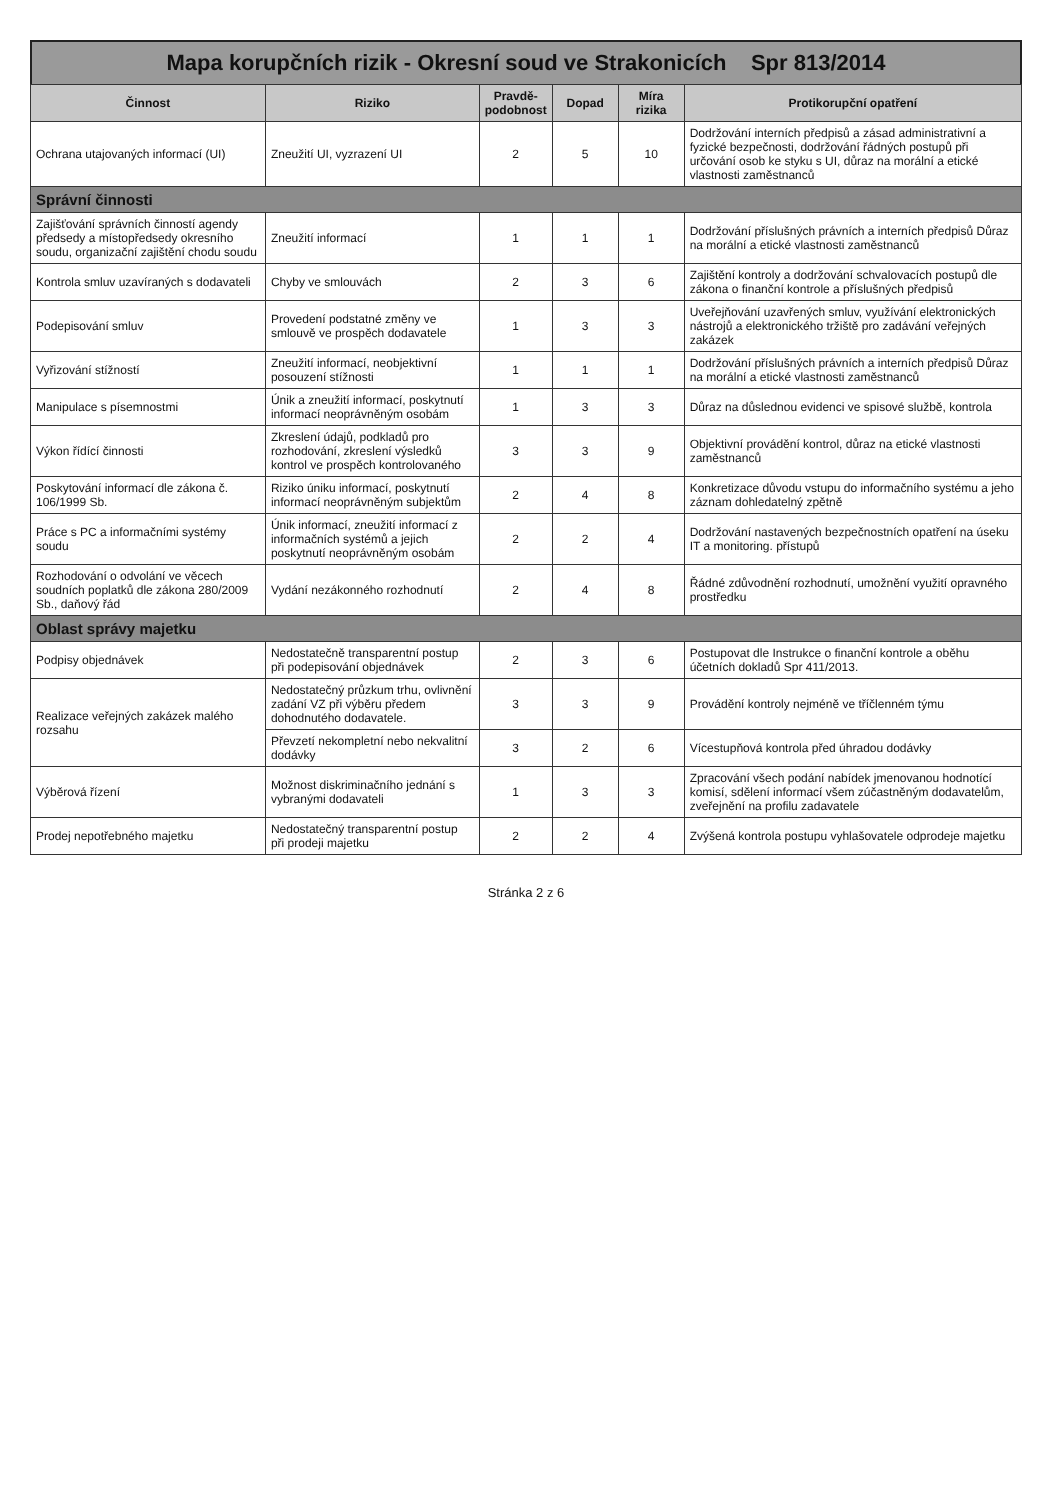Mapa korupčních rizik - Okresní soud ve Strakonicích Spr 813/2014
| Činnost | Riziko | Pravdě-podobnost | Dopad | Míra rizika | Protikorupční opatření |
| --- | --- | --- | --- | --- | --- |
| Ochrana utajovaných informací (UI) | Zneužití UI, vyzrazení UI | 2 | 5 | 10 | Dodržování interních předpisů a zásad administrativní a fyzické bezpečnosti, dodržování řádných postupů při určování osob ke styku s UI, důraz na morální a etické vlastnosti zaměstnanců |
| Správní činnosti | | | | | |
| Zajišťování správních činností agendy předsedy a místopředsedy okresního soudu, organizační zajištění chodu soudu | Zneužití informací | 1 | 1 | 1 | Dodržování příslušných právních a interních předpisů Důraz na morální a etické vlastnosti zaměstnanců |
| Kontrola smluv uzavíraných s dodavateli | Chyby ve smlouvách | 2 | 3 | 6 | Zajištění kontroly a dodržování schvalovacích postupů dle zákona o finanční kontrole a příslušných předpisů |
| Podepisování smluv | Provedení podstatné změny ve smlouvě ve prospěch dodavatele | 1 | 3 | 3 | Uveřejňování uzavřených smluv, využívání elektronických nástrojů a elektronického tržiště pro zadávání veřejných zakázek |
| Vyřizování stížností | Zneužití informací, neobjektivní posouzení stížnosti | 1 | 1 | 1 | Dodržování příslušných právních a interních předpisů Důraz na morální a etické vlastnosti zaměstnanců |
| Manipulace s písemnostmi | Únik a zneužití informací, poskytnutí informací neoprávněným osobám | 1 | 3 | 3 | Důraz na důslednou evidenci ve spisové službě, kontrola |
| Výkon řídící činnosti | Zkreslení údajů, podkladů pro rozhodování, zkreslení výsledků kontrol ve prospěch kontrolovaného | 3 | 3 | 9 | Objektivní provádění kontrol, důraz na etické vlastnosti zaměstnanců |
| Poskytování informací dle zákona č. 106/1999 Sb. | Riziko úniku informací, poskytnutí informací neoprávněným subjektům | 2 | 4 | 8 | Konkretizace důvodu vstupu do informačního systému a jeho záznam dohledatelný zpětně |
| Práce s PC a informačními systémy soudu | Únik informací, zneužití informací z informačních systémů a jejich poskytnutí neoprávněným osobám | 2 | 2 | 4 | Dodržování nastavených bezpečnostních opatření na úseku IT a monitoring. přístupů |
| Rozhodování o odvolání ve věcech soudních poplatků dle zákona 280/2009 Sb., daňový řád | Vydání nezákonného rozhodnutí | 2 | 4 | 8 | Řádné zdůvodnění rozhodnutí, umožnění využití opravného prostředku |
| Oblast správy majetku | | | | | |
| Podpisy objednávek | Nedostatečně transparentní postup při podepisování objednávek | 2 | 3 | 6 | Postupovat dle Instrukce o finanční kontrole a oběhu účetních dokladů Spr 411/2013. |
| Realizace veřejných zakázek malého rozsahu | Nedostatečný průzkum trhu, ovlivnění zadání VZ při výběru předem dohodnutého dodavatele. | 3 | 3 | 9 | Provádění kontroly nejméně ve tříčlenném týmu |
| | Převzetí nekompletní nebo nekvalitní dodávky | 3 | 2 | 6 | Vícestupňová kontrola před úhradou dodávky |
| Výběrová řízení | Možnost diskriminačního jednání s vybranými dodavateli | 1 | 3 | 3 | Zpracování všech podání nabídek jmenovanou hodnotící komisí, sdělení informací všem zúčastněným dodavatelům, zveřejnění na profilu zadavatele |
| Prodej nepotřebného majetku | Nedostatečný transparentní postup při prodeji majetku | 2 | 2 | 4 | Zvýšená kontrola postupu vyhlašovatele odprodeje majetku |
Stránka 2 z 6